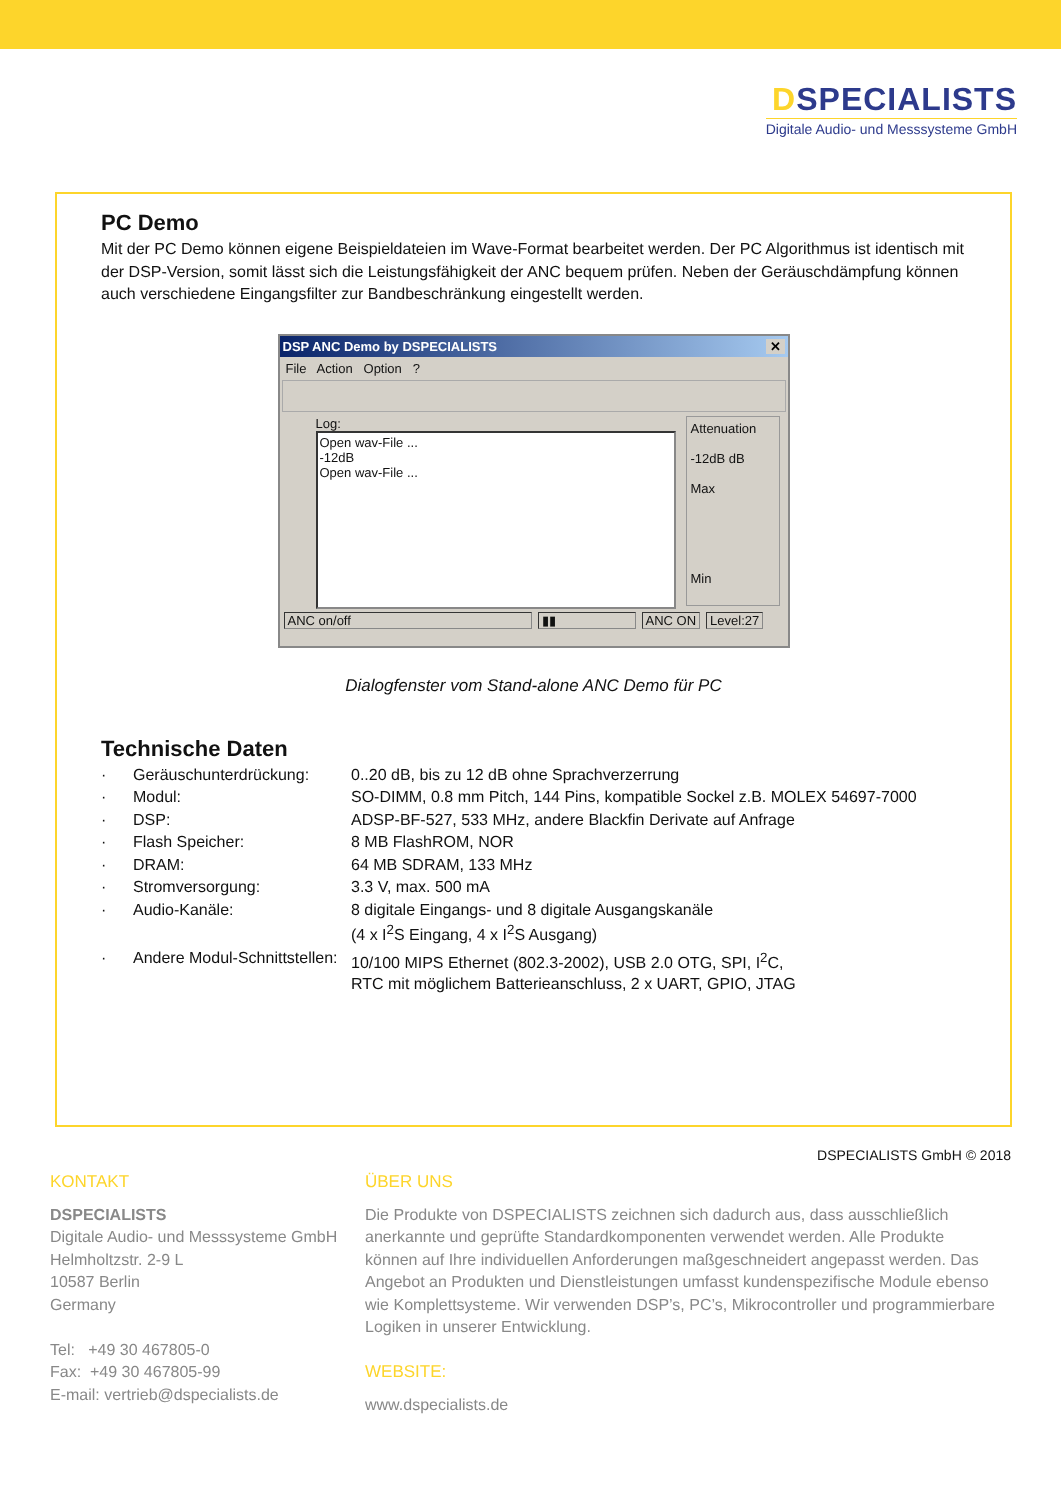DSPECIALISTS
Digitale Audio- und Messsysteme GmbH
PC Demo
Mit der PC Demo können eigene Beispieldateien im Wave-Format bearbeitet werden. Der PC Algorithmus ist identisch mit der DSP-Version, somit lässt sich die Leistungsfähigkeit der ANC bequem prüfen. Neben der Geräuschdämpfung können auch verschiedene Eingangsfilter zur Bandbeschränkung eingestellt werden.
DSP ANC Demo by DSPECIALISTS ✕
File Action Option ?
Log:
Open wav-File ...
-12dB
Open wav-File ...
Attenuation
-12dB dB
Max
Min
ANC on/off ▮▮ ANC ON Level:27
Dialogfenster vom Stand-alone ANC Demo für PC
Technische Daten
| · | Geräuschunterdrückung: | 0..20 dB, bis zu 12 dB ohne Sprachverzerrung |
| · | Modul: | SO-DIMM, 0.8 mm Pitch, 144 Pins, kompatible Sockel z.B. MOLEX 54697-7000 |
| · | DSP: | ADSP-BF-527, 533 MHz, andere Blackfin Derivate auf Anfrage |
| · | Flash Speicher: | 8 MB FlashROM, NOR |
| · | DRAM: | 64 MB SDRAM, 133 MHz |
| · | Stromversorgung: | 3.3 V, max. 500 mA |
| · | Audio-Kanäle: | 8 digitale Eingangs- und 8 digitale Ausgangskanäle (4 x I<sup>2</sup>S Eingang, 4 x I<sup>2</sup>S Ausgang) |
| · | Andere Modul-Schnittstellen: | 10/100 MIPS Ethernet (802.3-2002), USB 2.0 OTG, SPI, I<sup>2</sup>C, RTC mit möglichem Batterieanschluss, 2 x UART, GPIO, JTAG |
DSPECIALISTS GmbH © 2018
KONTAKT
DSPECIALISTS
Digitale Audio- und Messsysteme GmbH
Helmholtzstr. 2-9 L
10587 Berlin
Germany
Tel: +49 30 467805-0
Fax: +49 30 467805-99
E-mail: vertrieb@dspecialists.de
ÜBER UNS
Die Produkte von DSPECIALISTS zeichnen sich dadurch aus, dass ausschließlich anerkannte und geprüfte Standardkomponenten verwendet werden. Alle Produkte können auf Ihre individuellen Anforderungen maßgeschneidert angepasst werden. Das Angebot an Produkten und Dienstleistungen umfasst kundenspezifische Module ebenso wie Komplettsysteme. Wir verwenden DSP’s, PC’s, Mikrocontroller und programmierbare Logiken in unserer Entwicklung.
WEBSITE:
www.dspecialists.de